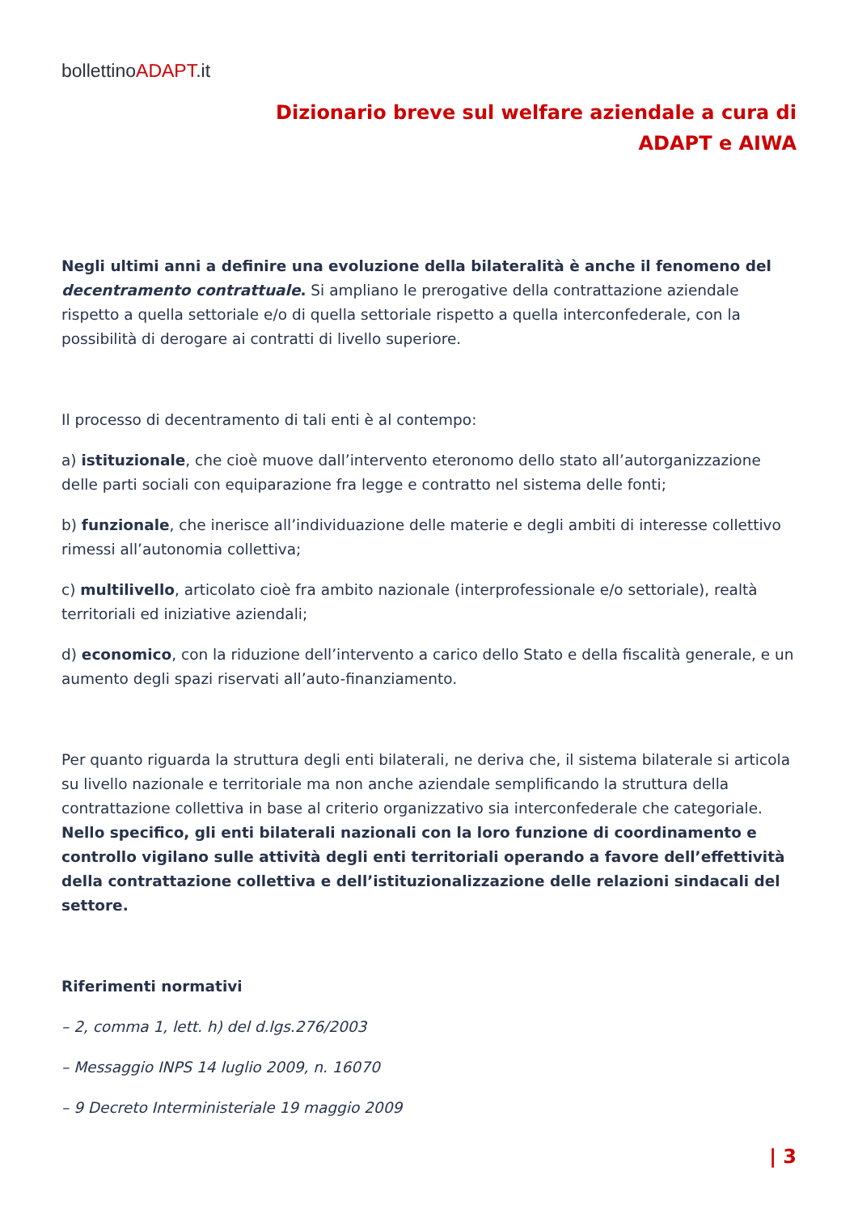bollettinoADAPT.it
Dizionario breve sul welfare aziendale a cura di
ADAPT e AIWA
Negli ultimi anni a definire una evoluzione della bilateralità è anche il fenomeno del decentramento contrattuale. Si ampliano le prerogative della contrattazione aziendale rispetto a quella settoriale e/o di quella settoriale rispetto a quella interconfederale, con la possibilità di derogare ai contratti di livello superiore.
Il processo di decentramento di tali enti è al contempo:
a) istituzionale, che cioè muove dall’intervento eteronomo dello stato all’autorganizzazione delle parti sociali con equiparazione fra legge e contratto nel sistema delle fonti;
b) funzionale, che inerisce all’individuazione delle materie e degli ambiti di interesse collettivo rimessi all’autonomia collettiva;
c) multilivello, articolato cioè fra ambito nazionale (interprofessionale e/o settoriale), realtà territoriali ed iniziative aziendali;
d) economico, con la riduzione dell’intervento a carico dello Stato e della fiscalità generale, e un aumento degli spazi riservati all’auto-finanziamento.
Per quanto riguarda la struttura degli enti bilaterali, ne deriva che, il sistema bilaterale si articola su livello nazionale e territoriale ma non anche aziendale semplificando la struttura della contrattazione collettiva in base al criterio organizzativo sia interconfederale che categoriale. Nello specifico, gli enti bilaterali nazionali con la loro funzione di coordinamento e controllo vigilano sulle attività degli enti territoriali operando a favore dell’effettività della contrattazione collettiva e dell’istituzionalizzazione delle relazioni sindacali del settore.
Riferimenti normativi
– 2, comma 1, lett. h) del d.lgs.276/2003
– Messaggio INPS 14 luglio 2009, n. 16070
– 9 Decreto Interministeriale 19 maggio 2009
| 3